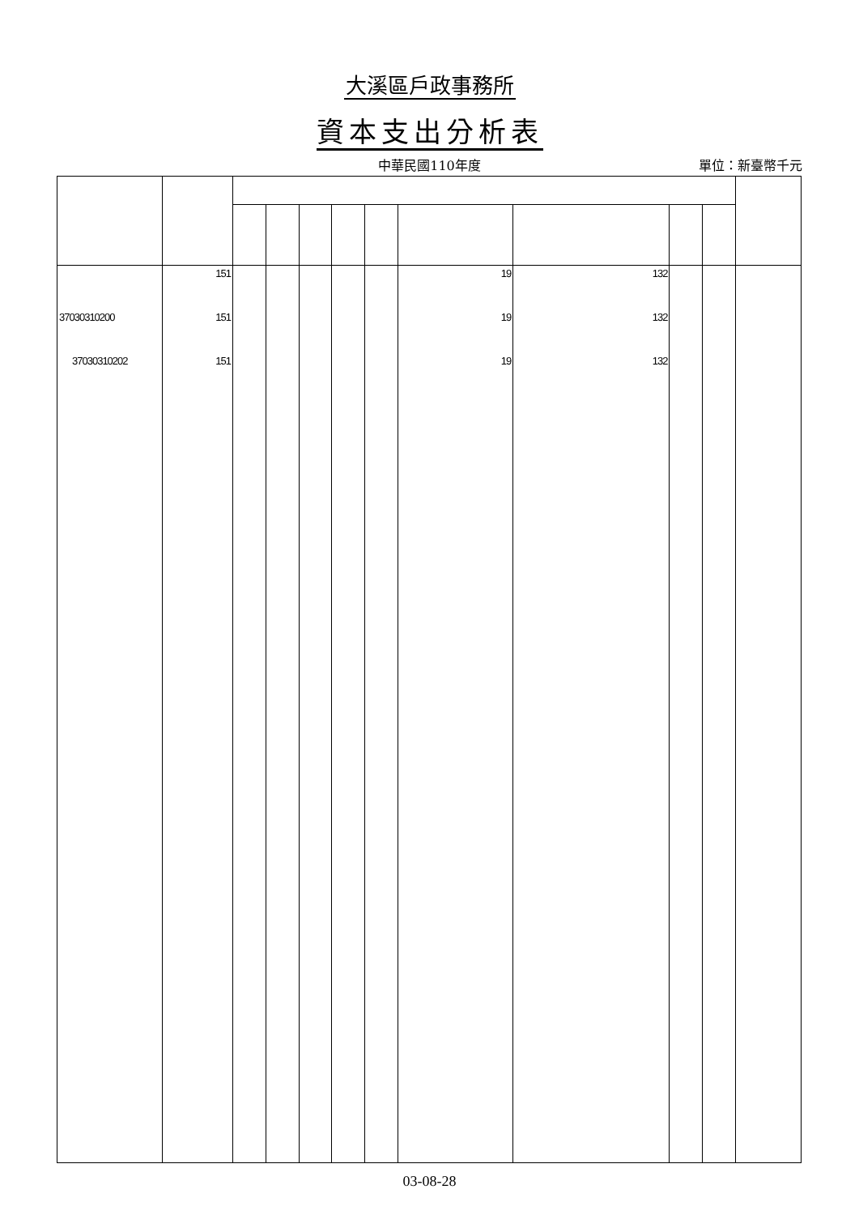大溪區戶政事務所
資本支出分析表
中華民國110年度
單位：新臺幣千元
| | 151 | | | | | | 19 | 132 | | | |
| 37030310200 | 151 | | | | | | 19 | 132 | | | |
| 37030310202 | 151 | | | | | | 19 | 132 | | | |
03-08-28